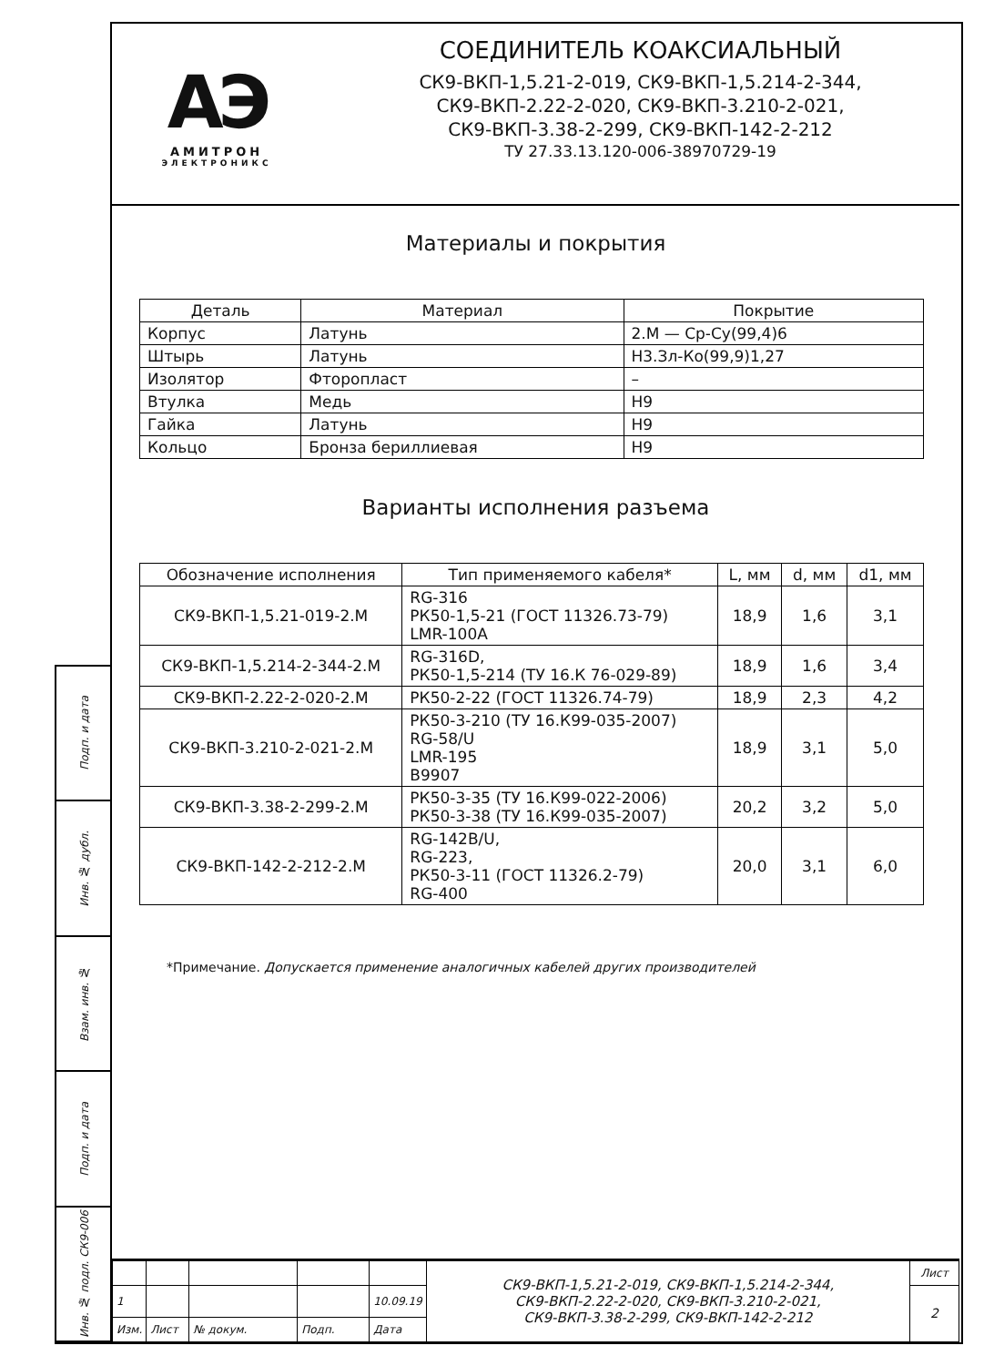Подп. и дата
Инв. № дубл.
Взам. инв. №
Подп. и дата
Инв. № подл. СК9-006
АЭ
АМИТРОН
ЭЛЕКТРОНИКС
СОЕДИНИТЕЛЬ КОАКСИАЛЬНЫЙ
СК9-ВКП-1,5.21-2-019, СК9-ВКП-1,5.214-2-344,
СК9-ВКП-2.22-2-020, СК9-ВКП-3.210-2-021,
СК9-ВКП-3.38-2-299, СК9-ВКП-142-2-212
ТУ 27.33.13.120-006-38970729-19
Материалы и покрытия
| Деталь | Материал | Покрытие |
| --- | --- | --- |
| Корпус | Латунь | 2.М — Ср-Су(99,4)6 |
| Штырь | Латунь | Н3.Зл-Ко(99,9)1,27 |
| Изолятор | Фторопласт | – |
| Втулка | Медь | Н9 |
| Гайка | Латунь | Н9 |
| Кольцо | Бронза бериллиевая | Н9 |
Варианты исполнения разъема
| Обозначение исполнения | Тип применяемого кабеля* | L, мм | d, мм | d1, мм |
| --- | --- | --- | --- | --- |
| СК9-ВКП-1,5.21-019-2.М | RG-316 РК50-1,5-21 (ГОСТ 11326.73-79) LMR-100A | 18,9 | 1,6 | 3,1 |
| СК9-ВКП-1,5.214-2-344-2.М | RG-316D, РК50-1,5-214 (ТУ 16.К 76-029-89) | 18,9 | 1,6 | 3,4 |
| СК9-ВКП-2.22-2-020-2.М | РК50-2-22 (ГОСТ 11326.74-79) | 18,9 | 2,3 | 4,2 |
| СК9-ВКП-3.210-2-021-2.М | РК50-3-210 (ТУ 16.К99-035-2007) RG-58/U LMR-195 B9907 | 18,9 | 3,1 | 5,0 |
| СК9-ВКП-3.38-2-299-2.М | РК50-3-35 (ТУ 16.К99-022-2006) РК50-3-38 (ТУ 16.К99-035-2007) | 20,2 | 3,2 | 5,0 |
| СК9-ВКП-142-2-212-2.М | RG-142B/U, RG-223, РК50-3-11 (ГОСТ 11326.2-79) RG-400 | 20,0 | 3,1 | 6,0 |
*Примечание. Допускается применение аналогичных кабелей других производителей
| | | | | | СК9-ВКП-1,5.21-2-019, СК9-ВКП-1,5.214-2-344, СК9-ВКП-2.22-2-020, СК9-ВКП-3.210-2-021, СК9-ВКП-3.38-2-299, СК9-ВКП-142-2-212 | Лист |
| 1 | | | | 10.09.19 | | 2 |
| Изм. | Лист | № докум. | Подп. | Дата | | |